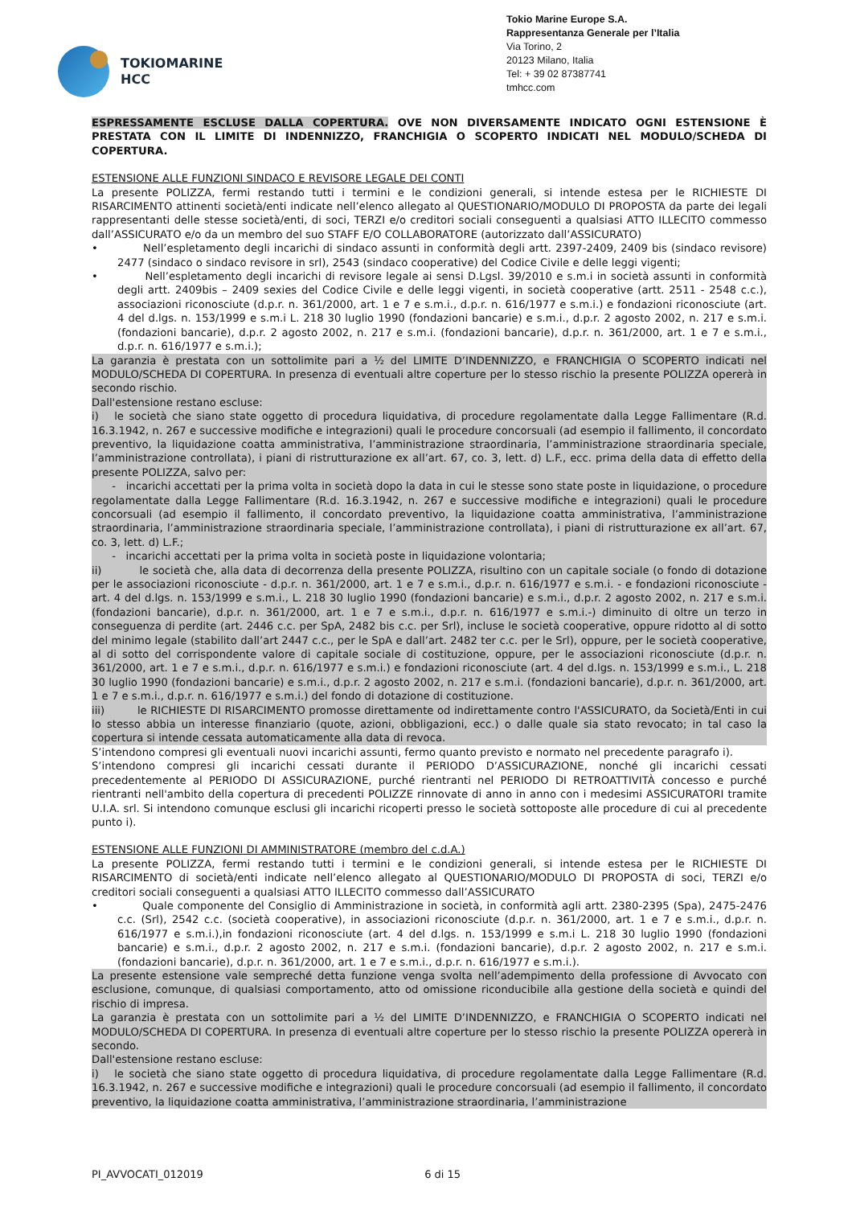TOKIOMARINE
HCC
Tokio Marine Europe S.A.
Rappresentanza Generale per l’Italia
Via Torino, 2
20123 Milano, Italia
Tel: + 39 02 87387741
tmhcc.com
ESPRESSAMENTE ESCLUSE DALLA COPERTURA. OVE NON DIVERSAMENTE INDICATO OGNI ESTENSIONE È PRESTATA CON IL LIMITE DI INDENNIZZO, FRANCHIGIA O SCOPERTO INDICATI NEL MODULO/SCHEDA DI COPERTURA.
ESTENSIONE ALLE FUNZIONI SINDACO E REVISORE LEGALE DEI CONTI
La presente POLIZZA, fermi restando tutti i termini e le condizioni generali, si intende estesa per le RICHIESTE DI RISARCIMENTO attinenti società/enti indicate nell’elenco allegato al QUESTIONARIO/MODULO DI PROPOSTA da parte dei legali rappresentanti delle stesse società/enti, di soci, TERZI e/o creditori sociali conseguenti a qualsiasi ATTO ILLECITO commesso dall’ASSICURATO e/o da un membro del suo STAFF E/O COLLABORATORE (autorizzato dall’ASSICURATO)
• Nell’espletamento degli incarichi di sindaco assunti in conformità degli artt. 2397-2409, 2409 bis (sindaco revisore) 2477 (sindaco o sindaco revisore in srl), 2543 (sindaco cooperative) del Codice Civile e delle leggi vigenti;
• Nell’espletamento degli incarichi di revisore legale ai sensi D.Lgsl. 39/2010 e s.m.i in società assunti in conformità degli artt. 2409bis – 2409 sexies del Codice Civile e delle leggi vigenti, in società cooperative (artt. 2511 - 2548 c.c.), associazioni riconosciute (d.p.r. n. 361/2000, art. 1 e 7 e s.m.i., d.p.r. n. 616/1977 e s.m.i.) e fondazioni riconosciute (art. 4 del d.lgs. n. 153/1999 e s.m.i L. 218 30 luglio 1990 (fondazioni bancarie) e s.m.i., d.p.r. 2 agosto 2002, n. 217 e s.m.i. (fondazioni bancarie), d.p.r. 2 agosto 2002, n. 217 e s.m.i. (fondazioni bancarie), d.p.r. n. 361/2000, art. 1 e 7 e s.m.i., d.p.r. n. 616/1977 e s.m.i.);
La garanzia è prestata con un sottolimite pari a ½ del LIMITE D’INDENNIZZO, e FRANCHIGIA O SCOPERTO indicati nel MODULO/SCHEDA DI COPERTURA. In presenza di eventuali altre coperture per lo stesso rischio la presente POLIZZA opererà in secondo rischio.
Dall'estensione restano escluse:
i) le società che siano state oggetto di procedura liquidativa, di procedure regolamentate dalla Legge Fallimentare (R.d. 16.3.1942, n. 267 e successive modifiche e integrazioni) quali le procedure concorsuali (ad esempio il fallimento, il concordato preventivo, la liquidazione coatta amministrativa, l’amministrazione straordinaria, l’amministrazione straordinaria speciale, l’amministrazione controllata), i piani di ristrutturazione ex all’art. 67, co. 3, lett. d) L.F., ecc. prima della data di effetto della presente POLIZZA, salvo per:
- incarichi accettati per la prima volta in società dopo la data in cui le stesse sono state poste in liquidazione, o procedure regolamentate dalla Legge Fallimentare (R.d. 16.3.1942, n. 267 e successive modifiche e integrazioni) quali le procedure concorsuali (ad esempio il fallimento, il concordato preventivo, la liquidazione coatta amministrativa, l’amministrazione straordinaria, l’amministrazione straordinaria speciale, l’amministrazione controllata), i piani di ristrutturazione ex all’art. 67, co. 3, lett. d) L.F.;
- incarichi accettati per la prima volta in società poste in liquidazione volontaria;
ii) le società che, alla data di decorrenza della presente POLIZZA, risultino con un capitale sociale (o fondo di dotazione per le associazioni riconosciute - d.p.r. n. 361/2000, art. 1 e 7 e s.m.i., d.p.r. n. 616/1977 e s.m.i. - e fondazioni riconosciute - art. 4 del d.lgs. n. 153/1999 e s.m.i., L. 218 30 luglio 1990 (fondazioni bancarie) e s.m.i., d.p.r. 2 agosto 2002, n. 217 e s.m.i. (fondazioni bancarie), d.p.r. n. 361/2000, art. 1 e 7 e s.m.i., d.p.r. n. 616/1977 e s.m.i.-) diminuito di oltre un terzo in conseguenza di perdite (art. 2446 c.c. per SpA, 2482 bis c.c. per Srl), incluse le società cooperative, oppure ridotto al di sotto del minimo legale (stabilito dall’art 2447 c.c., per le SpA e dall’art. 2482 ter c.c. per le Srl), oppure, per le società cooperative, al di sotto del corrispondente valore di capitale sociale di costituzione, oppure, per le associazioni riconosciute (d.p.r. n. 361/2000, art. 1 e 7 e s.m.i., d.p.r. n. 616/1977 e s.m.i.) e fondazioni riconosciute (art. 4 del d.lgs. n. 153/1999 e s.m.i., L. 218 30 luglio 1990 (fondazioni bancarie) e s.m.i., d.p.r. 2 agosto 2002, n. 217 e s.m.i. (fondazioni bancarie), d.p.r. n. 361/2000, art. 1 e 7 e s.m.i., d.p.r. n. 616/1977 e s.m.i.) del fondo di dotazione di costituzione.
iii) le RICHIESTE DI RISARCIMENTO promosse direttamente od indirettamente contro l'ASSICURATO, da Società/Enti in cui lo stesso abbia un interesse finanziario (quote, azioni, obbligazioni, ecc.) o dalle quale sia stato revocato; in tal caso la copertura si intende cessata automaticamente alla data di revoca.
S’intendono compresi gli eventuali nuovi incarichi assunti, fermo quanto previsto e normato nel precedente paragrafo i).
S’intendono compresi gli incarichi cessati durante il PERIODO D’ASSICURAZIONE, nonché gli incarichi cessati precedentemente al PERIODO DI ASSICURAZIONE, purché rientranti nel PERIODO DI RETROATTIVITÀ concesso e purché rientranti nell'ambito della copertura di precedenti POLIZZE rinnovate di anno in anno con i medesimi ASSICURATORI tramite U.I.A. srl. Si intendono comunque esclusi gli incarichi ricoperti presso le società sottoposte alle procedure di cui al precedente punto i).
ESTENSIONE ALLE FUNZIONI DI AMMINISTRATORE (membro del c.d.A.)
La presente POLIZZA, fermi restando tutti i termini e le condizioni generali, si intende estesa per le RICHIESTE DI RISARCIMENTO di società/enti indicate nell’elenco allegato al QUESTIONARIO/MODULO DI PROPOSTA di soci, TERZI e/o creditori sociali conseguenti a qualsiasi ATTO ILLECITO commesso dall’ASSICURATO
• Quale componente del Consiglio di Amministrazione in società, in conformità agli artt. 2380-2395 (Spa), 2475-2476 c.c. (Srl), 2542 c.c. (società cooperative), in associazioni riconosciute (d.p.r. n. 361/2000, art. 1 e 7 e s.m.i., d.p.r. n. 616/1977 e s.m.i.),in fondazioni riconosciute (art. 4 del d.lgs. n. 153/1999 e s.m.i L. 218 30 luglio 1990 (fondazioni bancarie) e s.m.i., d.p.r. 2 agosto 2002, n. 217 e s.m.i. (fondazioni bancarie), d.p.r. 2 agosto 2002, n. 217 e s.m.i. (fondazioni bancarie), d.p.r. n. 361/2000, art. 1 e 7 e s.m.i., d.p.r. n. 616/1977 e s.m.i.).
La presente estensione vale sempreché detta funzione venga svolta nell’adempimento della professione di Avvocato con esclusione, comunque, di qualsiasi comportamento, atto od omissione riconducibile alla gestione della società e quindi del rischio di impresa.
La garanzia è prestata con un sottolimite pari a ½ del LIMITE D’INDENNIZZO, e FRANCHIGIA O SCOPERTO indicati nel MODULO/SCHEDA DI COPERTURA. In presenza di eventuali altre coperture per lo stesso rischio la presente POLIZZA opererà in secondo.
Dall'estensione restano escluse:
i) le società che siano state oggetto di procedura liquidativa, di procedure regolamentate dalla Legge Fallimentare (R.d. 16.3.1942, n. 267 e successive modifiche e integrazioni) quali le procedure concorsuali (ad esempio il fallimento, il concordato preventivo, la liquidazione coatta amministrativa, l’amministrazione straordinaria, l’amministrazione
PI_AVVOCATI_012019 6 di 15